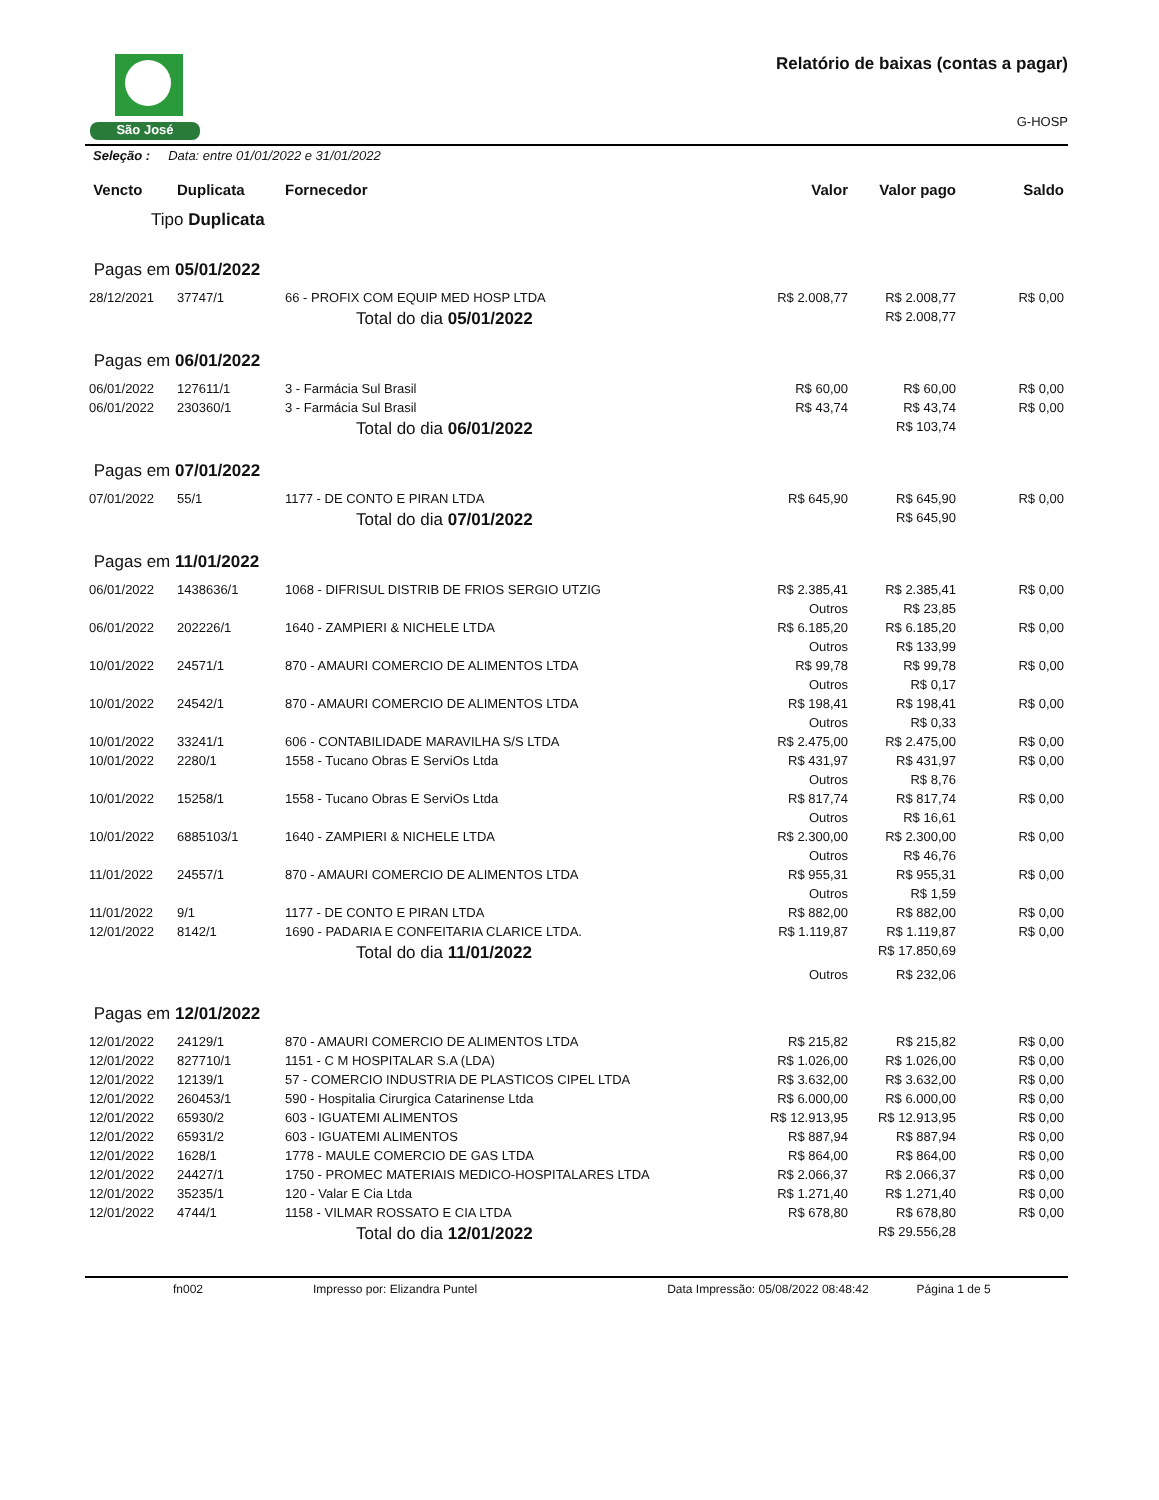São José
Relatório de baixas (contas a pagar)
G-HOSP
Seleção : Data: entre 01/01/2022 e 31/01/2022
| Vencto | Duplicata | Fornecedor | Valor | Valor pago | Saldo |
| --- | --- | --- | --- | --- | --- |
| Tipo Duplicata | | | | | |
| Pagas em 05/01/2022 | | | | | |
| 28/12/2021 | 37747/1 | 66 - PROFIX COM EQUIP MED HOSP LTDA | R$ 2.008,77 | R$ 2.008,77 | R$ 0,00 |
| | | Total do dia 05/01/2022 | | R$ 2.008,77 | |
| Pagas em 06/01/2022 | | | | | |
| 06/01/2022 | 127611/1 | 3 - Farmácia Sul Brasil | R$ 60,00 | R$ 60,00 | R$ 0,00 |
| 06/01/2022 | 230360/1 | 3 - Farmácia Sul Brasil | R$ 43,74 | R$ 43,74 | R$ 0,00 |
| | | Total do dia 06/01/2022 | | R$ 103,74 | |
| Pagas em 07/01/2022 | | | | | |
| 07/01/2022 | 55/1 | 1177 - DE CONTO E PIRAN LTDA | R$ 645,90 | R$ 645,90 | R$ 0,00 |
| | | Total do dia 07/01/2022 | | R$ 645,90 | |
| Pagas em 11/01/2022 | | | | | |
| 06/01/2022 | 1438636/1 | 1068 - DIFRISUL DISTRIB DE FRIOS SERGIO UTZIG | R$ 2.385,41 | R$ 2.385,41 | R$ 0,00 |
| | | | Outros | R$ 23,85 | |
| 06/01/2022 | 202226/1 | 1640 - ZAMPIERI & NICHELE LTDA | R$ 6.185,20 | R$ 6.185,20 | R$ 0,00 |
| | | | Outros | R$ 133,99 | |
| 10/01/2022 | 24571/1 | 870 - AMAURI COMERCIO DE ALIMENTOS LTDA | R$ 99,78 | R$ 99,78 | R$ 0,00 |
| | | | Outros | R$ 0,17 | |
| 10/01/2022 | 24542/1 | 870 - AMAURI COMERCIO DE ALIMENTOS LTDA | R$ 198,41 | R$ 198,41 | R$ 0,00 |
| | | | Outros | R$ 0,33 | |
| 10/01/2022 | 33241/1 | 606 - CONTABILIDADE MARAVILHA S/S LTDA | R$ 2.475,00 | R$ 2.475,00 | R$ 0,00 |
| 10/01/2022 | 2280/1 | 1558 - Tucano Obras E ServiOs Ltda | R$ 431,97 | R$ 431,97 | R$ 0,00 |
| | | | Outros | R$ 8,76 | |
| 10/01/2022 | 15258/1 | 1558 - Tucano Obras E ServiOs Ltda | R$ 817,74 | R$ 817,74 | R$ 0,00 |
| | | | Outros | R$ 16,61 | |
| 10/01/2022 | 6885103/1 | 1640 - ZAMPIERI & NICHELE LTDA | R$ 2.300,00 | R$ 2.300,00 | R$ 0,00 |
| | | | Outros | R$ 46,76 | |
| 11/01/2022 | 24557/1 | 870 - AMAURI COMERCIO DE ALIMENTOS LTDA | R$ 955,31 | R$ 955,31 | R$ 0,00 |
| | | | Outros | R$ 1,59 | |
| 11/01/2022 | 9/1 | 1177 - DE CONTO E PIRAN LTDA | R$ 882,00 | R$ 882,00 | R$ 0,00 |
| 12/01/2022 | 8142/1 | 1690 - PADARIA E CONFEITARIA CLARICE LTDA. | R$ 1.119,87 | R$ 1.119,87 | R$ 0,00 |
| | | Total do dia 11/01/2022 | | R$ 17.850,69 | |
| | | | Outros | R$ 232,06 | |
| Pagas em 12/01/2022 | | | | | |
| 12/01/2022 | 24129/1 | 870 - AMAURI COMERCIO DE ALIMENTOS LTDA | R$ 215,82 | R$ 215,82 | R$ 0,00 |
| 12/01/2022 | 827710/1 | 1151 - C M HOSPITALAR S.A (LDA) | R$ 1.026,00 | R$ 1.026,00 | R$ 0,00 |
| 12/01/2022 | 12139/1 | 57 - COMERCIO INDUSTRIA DE PLASTICOS CIPEL LTDA | R$ 3.632,00 | R$ 3.632,00 | R$ 0,00 |
| 12/01/2022 | 260453/1 | 590 - Hospitalia Cirurgica Catarinense Ltda | R$ 6.000,00 | R$ 6.000,00 | R$ 0,00 |
| 12/01/2022 | 65930/2 | 603 - IGUATEMI ALIMENTOS | R$ 12.913,95 | R$ 12.913,95 | R$ 0,00 |
| 12/01/2022 | 65931/2 | 603 - IGUATEMI ALIMENTOS | R$ 887,94 | R$ 887,94 | R$ 0,00 |
| 12/01/2022 | 1628/1 | 1778 - MAULE COMERCIO DE GAS LTDA | R$ 864,00 | R$ 864,00 | R$ 0,00 |
| 12/01/2022 | 24427/1 | 1750 - PROMEC MATERIAIS MEDICO-HOSPITALARES LTDA | R$ 2.066,37 | R$ 2.066,37 | R$ 0,00 |
| 12/01/2022 | 35235/1 | 120 - Valar E Cia Ltda | R$ 1.271,40 | R$ 1.271,40 | R$ 0,00 |
| 12/01/2022 | 4744/1 | 1158 - VILMAR ROSSATO E CIA LTDA | R$ 678,80 | R$ 678,80 | R$ 0,00 |
| | | Total do dia 12/01/2022 | | R$ 29.556,28 | |
fn002 Impresso por: Elizandra Puntel Data Impressão: 05/08/2022 08:48:42 Página 1 de 5